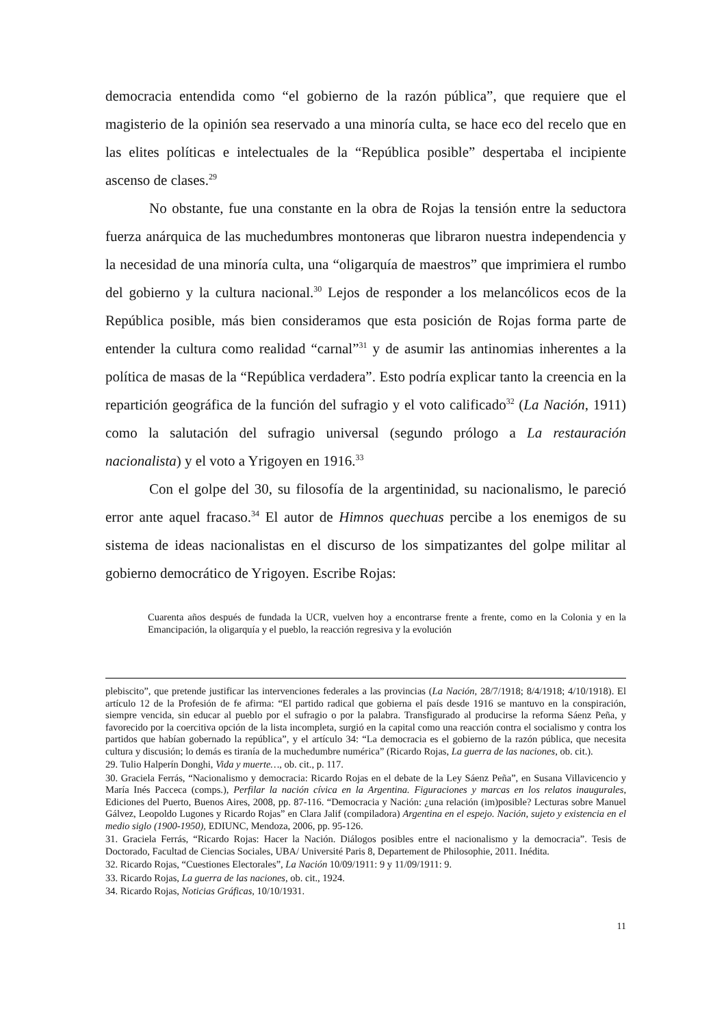democracia entendida como “el gobierno de la razón pública”, que requiere que el magisterio de la opinión sea reservado a una minoría culta, se hace eco del recelo que en las elites políticas e intelectuales de la “República posible” despertaba el incipiente ascenso de clases.<sup>29</sup>
No obstante, fue una constante en la obra de Rojas la tensión entre la seductora fuerza anárquica de las muchedumbres montoneras que libraron nuestra independencia y la necesidad de una minoría culta, una “oligarquía de maestros” que imprimiera el rumbo del gobierno y la cultura nacional.<sup>30</sup> Lejos de responder a los melancólicos ecos de la República posible, más bien consideramos que esta posición de Rojas forma parte de entender la cultura como realidad “carnal”<sup>31</sup> y de asumir las antinomias inherentes a la política de masas de la “República verdadera”. Esto podría explicar tanto la creencia en la repartición geográfica de la función del sufragio y el voto calificado<sup>32</sup> (La Nación, 1911) como la salutación del sufragio universal (segundo prólogo a La restauración nacionalista) y el voto a Yrigoyen en 1916.<sup>33</sup>
Con el golpe del 30, su filosofía de la argentinidad, su nacionalismo, le pareció error ante aquel fracaso.<sup>34</sup> El autor de Himnos quechuas percibe a los enemigos de su sistema de ideas nacionalistas en el discurso de los simpatizantes del golpe militar al gobierno democrático de Yrigoyen. Escribe Rojas:
Cuarenta años después de fundada la UCR, vuelven hoy a encontrarse frente a frente, como en la Colonia y en la Emancipación, la oligarquía y el pueblo, la reacción regresiva y la evolución
plebiscito”, que pretende justificar las intervenciones federales a las provincias (La Nación, 28/7/1918; 8/4/1918; 4/10/1918). El artículo 12 de la Profesión de fe afirma: “El partido radical que gobierna el país desde 1916 se mantuvo en la conspiración, siempre vencida, sin educar al pueblo por el sufragio o por la palabra. Transfigurado al producirse la reforma Sáenz Peña, y favorecido por la coercitiva opción de la lista incompleta, surgió en la capital como una reacción contra el socialismo y contra los partidos que habían gobernado la república”, y el artículo 34: “La democracia es el gobierno de la razón pública, que necesita cultura y discusión; lo demás es tiranía de la muchedumbre numérica” (Ricardo Rojas, La guerra de las naciones, ob. cit.).
29. Tulio Halperín Donghi, Vida y muerte…, ob. cit., p. 117.
30. Graciela Ferrás, “Nacionalismo y democracia: Ricardo Rojas en el debate de la Ley Sáenz Peña”, en Susana Villavicencio y María Inés Pacceca (comps.), Perfilar la nación cívica en la Argentina. Figuraciones y marcas en los relatos inaugurales, Ediciones del Puerto, Buenos Aires, 2008, pp. 87-116. “Democracia y Nación: ¿una relación (im)posible? Lecturas sobre Manuel Gálvez, Leopoldo Lugones y Ricardo Rojas” en Clara Jalif (compiladora) Argentina en el espejo. Nación, sujeto y existencia en el medio siglo (1900-1950), EDIUNC, Mendoza, 2006, pp. 95-126.
31. Graciela Ferrás, “Ricardo Rojas: Hacer la Nación. Diálogos posibles entre el nacionalismo y la democracia”. Tesis de Doctorado, Facultad de Ciencias Sociales, UBA/ Université Paris 8, Departement de Philosophie, 2011. Inédita.
32. Ricardo Rojas, “Cuestiones Electorales”, La Nación 10/09/1911: 9 y 11/09/1911: 9.
33. Ricardo Rojas, La guerra de las naciones, ob. cit., 1924.
34. Ricardo Rojas, Noticias Gráficas, 10/10/1931.
11